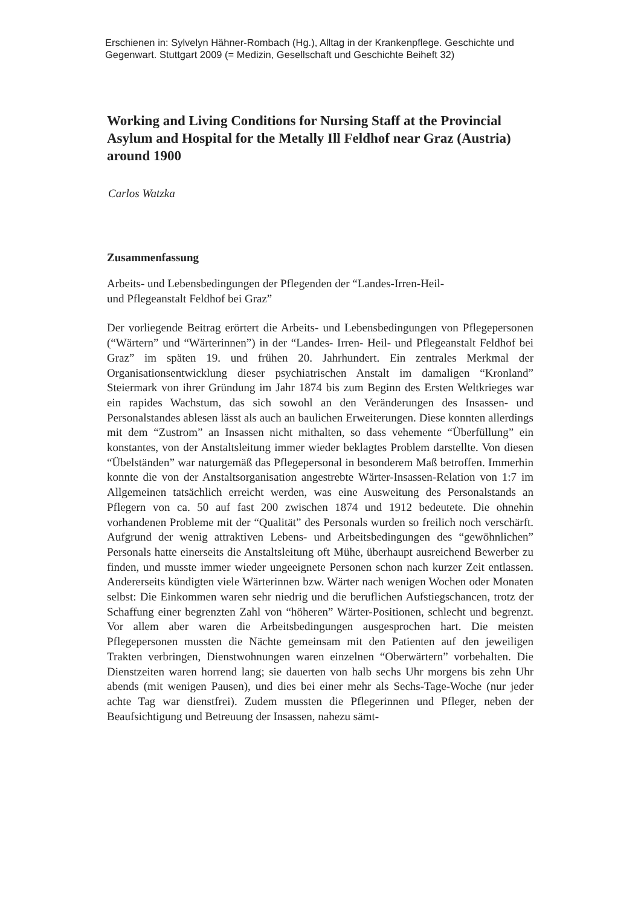Erschienen in: Sylvelyn Hähner-Rombach (Hg.), Alltag in der Krankenpflege. Geschichte und Gegenwart. Stuttgart 2009 (= Medizin, Gesellschaft und Geschichte Beiheft 32)
Working and Living Conditions for Nursing Staff at the Provincial Asylum and Hospital for the Metally Ill Feldhof near Graz (Austria) around 1900
Carlos Watzka
Zusammenfassung
Arbeits- und Lebensbedingungen der Pflegenden der “Landes-Irren-Heil-
und Pflegeanstalt Feldhof bei Graz”
Der vorliegende Beitrag erörtert die Arbeits- und Lebensbedingungen von Pflegepersonen (“Wärtern” und “Wärterinnen”) in der “Landes- Irren- Heil- und Pflegeanstalt Feldhof bei Graz” im späten 19. und frühen 20. Jahrhundert. Ein zentrales Merkmal der Organisationsentwicklung dieser psychiatrischen Anstalt im damaligen “Kronland” Steiermark von ihrer Gründung im Jahr 1874 bis zum Beginn des Ersten Weltkrieges war ein rapides Wachstum, das sich sowohl an den Veränderungen des Insassen- und Personalstandes ablesen lässt als auch an baulichen Erweiterungen. Diese konnten allerdings mit dem “Zustrom” an Insassen nicht mithalten, so dass vehemente “Überfüllung” ein konstantes, von der Anstaltsleitung immer wieder beklagtes Problem darstellte. Von diesen “Übelständen” war naturgemäß das Pflegepersonal in besonderem Maß betroffen. Immerhin konnte die von der Anstaltsorganisation angestrebte Wärter-Insassen-Relation von 1:7 im Allgemeinen tatsächlich erreicht werden, was eine Ausweitung des Personalstands an Pflegern von ca. 50 auf fast 200 zwischen 1874 und 1912 bedeutete. Die ohnehin vorhandenen Probleme mit der “Qualität” des Personals wurden so freilich noch verschärft. Aufgrund der wenig attraktiven Lebens- und Arbeitsbedingungen des “gewöhnlichen” Personals hatte einerseits die Anstaltsleitung oft Mühe, überhaupt ausreichend Bewerber zu finden, und musste immer wieder ungeeignete Personen schon nach kurzer Zeit entlassen. Andererseits kündigten viele Wärterinnen bzw. Wärter nach wenigen Wochen oder Monaten selbst: Die Einkommen waren sehr niedrig und die beruflichen Aufstiegschancen, trotz der Schaffung einer begrenzten Zahl von “höheren” Wärter-Positionen, schlecht und begrenzt. Vor allem aber waren die Arbeitsbedingungen ausgesprochen hart. Die meisten Pflegepersonen mussten die Nächte gemeinsam mit den Patienten auf den jeweiligen Trakten verbringen, Dienstwohnungen waren einzelnen “Oberwärtern” vorbehalten. Die Dienstzeiten waren horrend lang; sie dauerten von halb sechs Uhr morgens bis zehn Uhr abends (mit wenigen Pausen), und dies bei einer mehr als Sechs-Tage-Woche (nur jeder achte Tag war dienstfrei). Zudem mussten die Pflegerinnen und Pfleger, neben der Beaufsichtigung und Betreuung der Insassen, nahezu sämt-